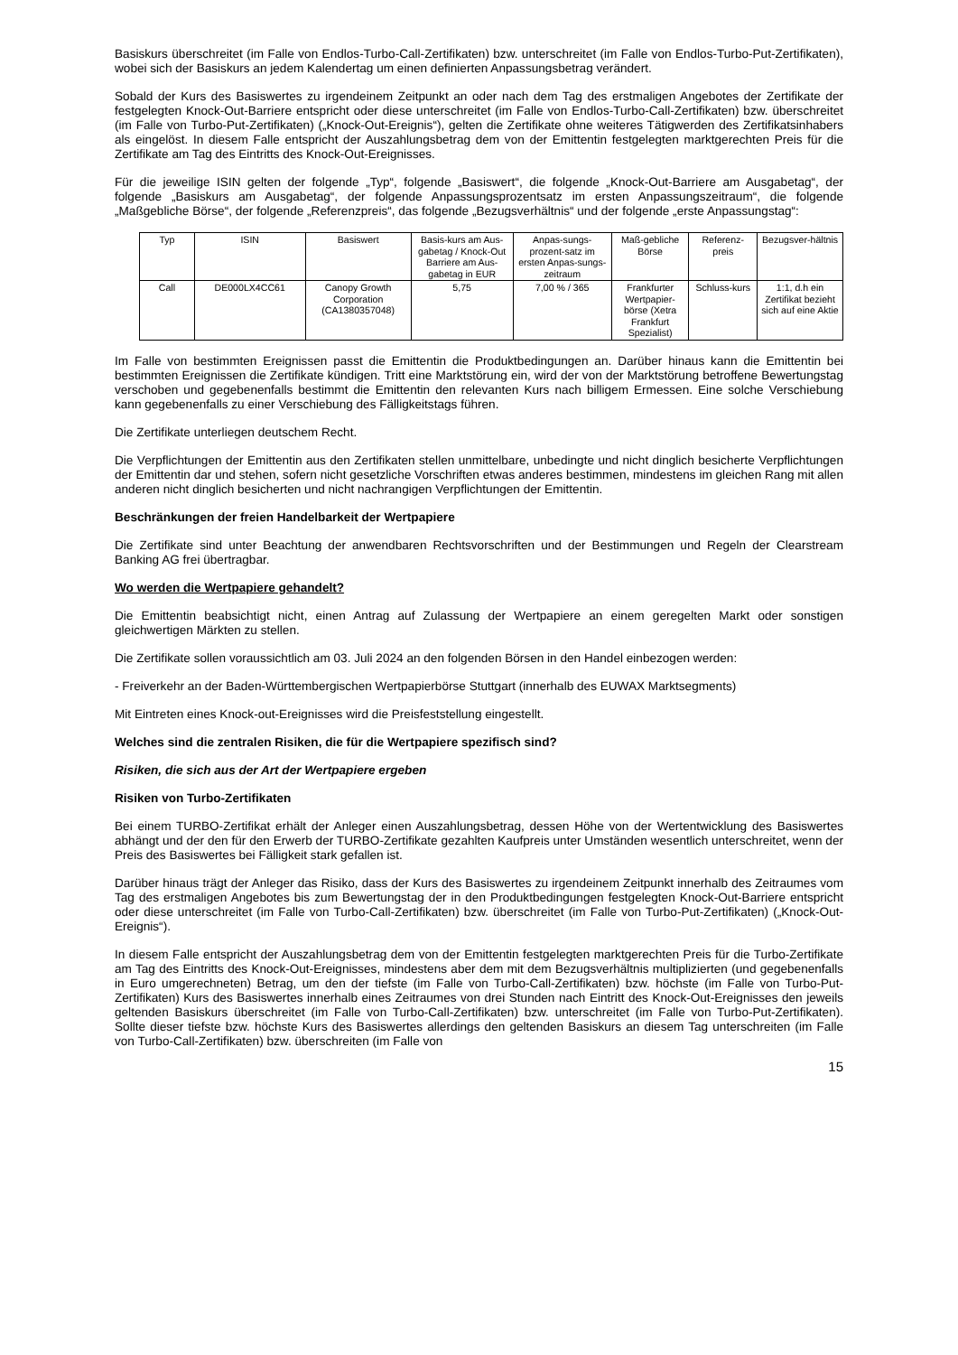Basiskurs überschreitet (im Falle von Endlos-Turbo-Call-Zertifikaten) bzw. unterschreitet (im Falle von Endlos-Turbo-Put-Zertifikaten), wobei sich der Basiskurs an jedem Kalendertag um einen definierten Anpassungsbetrag verändert.
Sobald der Kurs des Basiswertes zu irgendeinem Zeitpunkt an oder nach dem Tag des erstmaligen Angebotes der Zertifikate der festgelegten Knock-Out-Barriere entspricht oder diese unterschreitet (im Falle von Endlos-Turbo-Call-Zertifikaten) bzw. überschreitet (im Falle von Turbo-Put-Zertifikaten) („Knock-Out-Ereignis“), gelten die Zertifikate ohne weiteres Tätigwerden des Zertifikatsinhabers als eingelöst. In diesem Falle entspricht der Auszahlungsbetrag dem von der Emittentin festgelegten marktgerechten Preis für die Zertifikate am Tag des Eintritts des Knock-Out-Ereignisses.
Für die jeweilige ISIN gelten der folgende „Typ“, folgende „Basiswert“, die folgende „Knock-Out-Barriere am Ausgabetag“, der folgende „Basiskurs am Ausgabetag“, der folgende Anpassungsprozentsatz im ersten Anpassungszeitraum“, die folgende „Maßgebliche Börse“, der folgende „Referenzpreis“, das folgende „Bezugsverhältnis“ und der folgende „erste Anpassungstag“:
| Typ | ISIN | Basiswert | Basis-kurs am Aus-gabetag / Knock-Out Barriere am Aus-gabetag in EUR | Anpas-sungs-prozent-satz im ersten Anpas-sungs-zeitraum | Maß-gebliche Börse | Referenz-preis | Bezugsver-hältnis |
| --- | --- | --- | --- | --- | --- | --- | --- |
| Call | DE000LX4CC61 | Canopy Growth Corporation (CA1380357048) | 5,75 | 7,00 % / 365 | Frankfurter Wertpapier-börse (Xetra Frankfurt Spezialist) | Schluss-kurs | 1:1, d.h ein Zertifikat bezieht sich auf eine Aktie |
Im Falle von bestimmten Ereignissen passt die Emittentin die Produktbedingungen an. Darüber hinaus kann die Emittentin bei bestimmten Ereignissen die Zertifikate kündigen. Tritt eine Marktstörung ein, wird der von der Marktstörung betroffene Bewertungstag verschoben und gegebenenfalls bestimmt die Emittentin den relevanten Kurs nach billigem Ermessen. Eine solche Verschiebung kann gegebenenfalls zu einer Verschiebung des Fälligkeitstags führen.
Die Zertifikate unterliegen deutschem Recht.
Die Verpflichtungen der Emittentin aus den Zertifikaten stellen unmittelbare, unbedingte und nicht dinglich besicherte Verpflichtungen der Emittentin dar und stehen, sofern nicht gesetzliche Vorschriften etwas anderes bestimmen, mindestens im gleichen Rang mit allen anderen nicht dinglich besicherten und nicht nachrangigen Verpflichtungen der Emittentin.
Beschränkungen der freien Handelbarkeit der Wertpapiere
Die Zertifikate sind unter Beachtung der anwendbaren Rechtsvorschriften und der Bestimmungen und Regeln der Clearstream Banking AG frei übertragbar.
Wo werden die Wertpapiere gehandelt?
Die Emittentin beabsichtigt nicht, einen Antrag auf Zulassung der Wertpapiere an einem geregelten Markt oder sonstigen gleichwertigen Märkten zu stellen.
Die Zertifikate sollen voraussichtlich am 03. Juli 2024 an den folgenden Börsen in den Handel einbezogen werden:
- Freiverkehr an der Baden-Württembergischen Wertpapierbörse Stuttgart (innerhalb des EUWAX Marktsegments)
Mit Eintreten eines Knock-out-Ereignisses wird die Preisfeststellung eingestellt.
Welches sind die zentralen Risiken, die für die Wertpapiere spezifisch sind?
Risiken, die sich aus der Art der Wertpapiere ergeben
Risiken von Turbo-Zertifikaten
Bei einem TURBO-Zertifikat erhält der Anleger einen Auszahlungsbetrag, dessen Höhe von der Wertentwicklung des Basiswertes abhängt und der den für den Erwerb der TURBO-Zertifikate gezahlten Kaufpreis unter Umständen wesentlich unterschreitet, wenn der Preis des Basiswertes bei Fälligkeit stark gefallen ist.
Darüber hinaus trägt der Anleger das Risiko, dass der Kurs des Basiswertes zu irgendeinem Zeitpunkt innerhalb des Zeitraumes vom Tag des erstmaligen Angebotes bis zum Bewertungstag der in den Produktbedingungen festgelegten Knock-Out-Barriere entspricht oder diese unterschreitet (im Falle von Turbo-Call-Zertifikaten) bzw. überschreitet (im Falle von Turbo-Put-Zertifikaten) („Knock-Out-Ereignis“).
In diesem Falle entspricht der Auszahlungsbetrag dem von der Emittentin festgelegten marktgerechten Preis für die Turbo-Zertifikate am Tag des Eintritts des Knock-Out-Ereignisses, mindestens aber dem mit dem Bezugsverhältnis multiplizierten (und gegebenenfalls in Euro umgerechneten) Betrag, um den der tiefste (im Falle von Turbo-Call-Zertifikaten) bzw. höchste (im Falle von Turbo-Put-Zertifikaten) Kurs des Basiswertes innerhalb eines Zeitraumes von drei Stunden nach Eintritt des Knock-Out-Ereignisses den jeweils geltenden Basiskurs überschreitet (im Falle von Turbo-Call-Zertifikaten) bzw. unterschreitet (im Falle von Turbo-Put-Zertifikaten). Sollte dieser tiefste bzw. höchste Kurs des Basiswertes allerdings den geltenden Basiskurs an diesem Tag unterschreiten (im Falle von Turbo-Call-Zertifikaten) bzw. überschreiten (im Falle von
15